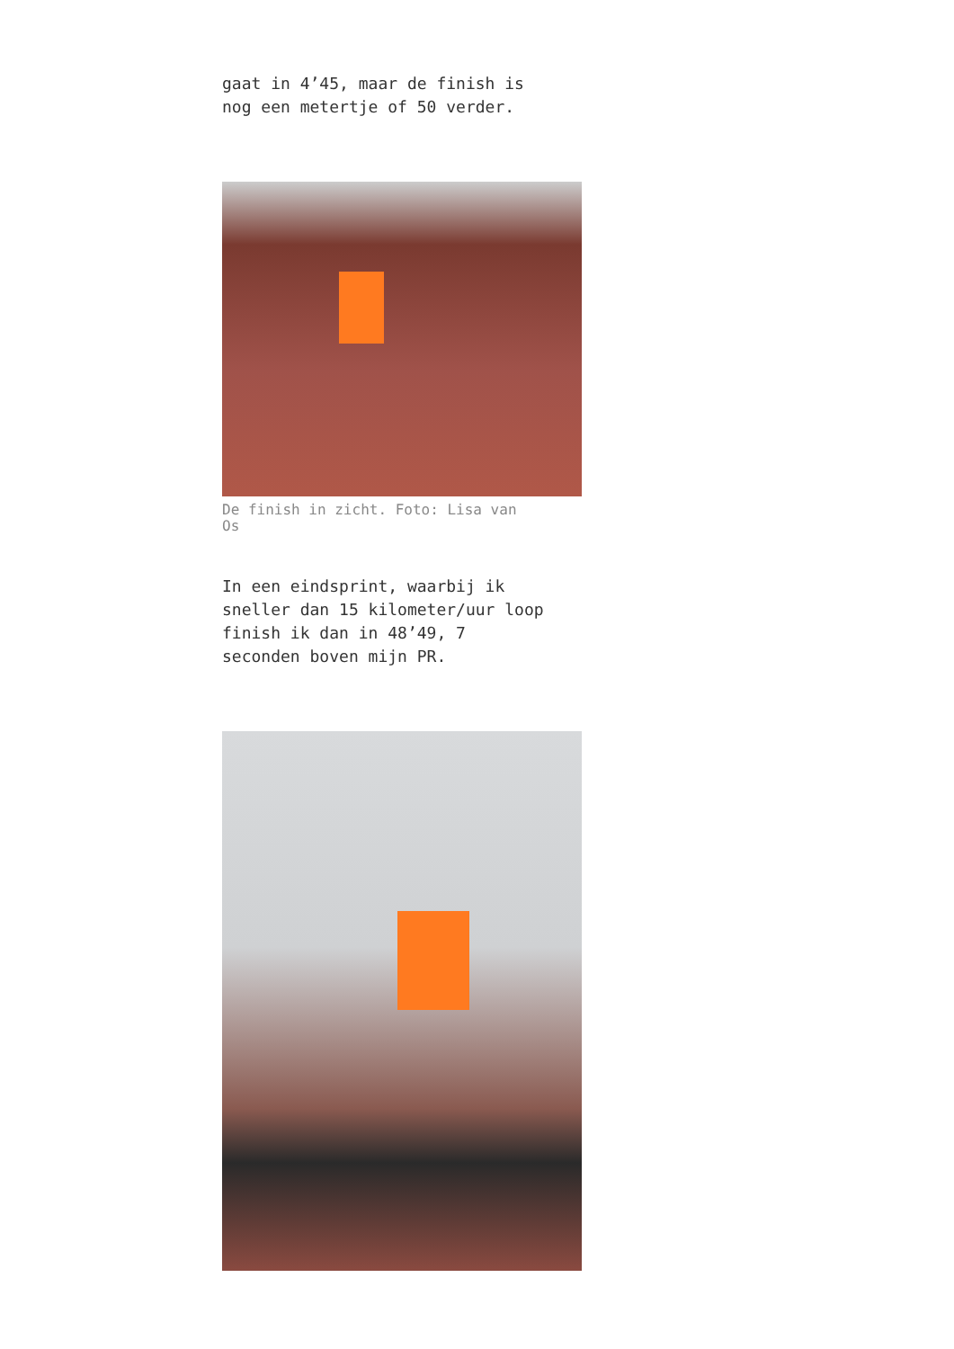gaat in 4’45, maar de finish is
nog een metertje of 50 verder.
De finish in zicht. Foto: Lisa van
Os
In een eindsprint, waarbij ik
sneller dan 15 kilometer/uur loop
finish ik dan in 48’49, 7
seconden boven mijn PR.